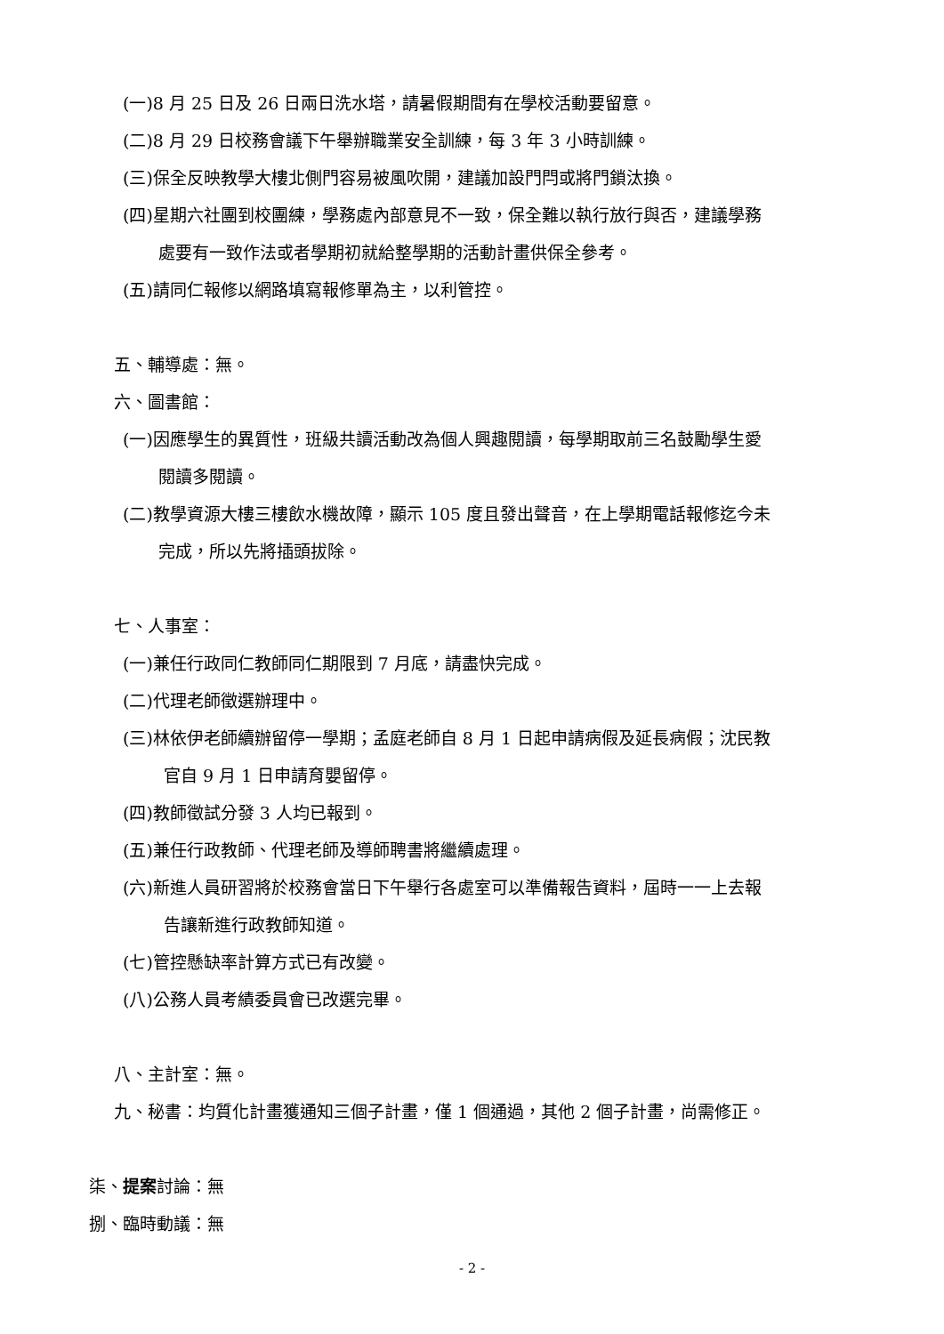(一)8 月 25 日及 26 日兩日洗水塔，請暑假期間有在學校活動要留意。
(二)8 月 29 日校務會議下午舉辦職業安全訓練，每 3 年 3 小時訓練。
(三)保全反映教學大樓北側門容易被風吹開，建議加設門閂或將門鎖汰換。
(四)星期六社團到校團練，學務處內部意見不一致，保全難以執行放行與否，建議學務
處要有一致作法或者學期初就給整學期的活動計畫供保全參考。
(五)請同仁報修以網路填寫報修單為主，以利管控。
五、輔導處：無。
六、圖書館：
(一)因應學生的異質性，班級共讀活動改為個人興趣閱讀，每學期取前三名鼓勵學生愛
閱讀多閱讀。
(二)教學資源大樓三樓飲水機故障，顯示 105 度且發出聲音，在上學期電話報修迄今未
完成，所以先將插頭拔除。
七、人事室：
(一)兼任行政同仁教師同仁期限到 7 月底，請盡快完成。
(二)代理老師徵選辦理中。
(三)林依伊老師續辦留停一學期；孟庭老師自 8 月 1 日起申請病假及延長病假；沈民教
官自 9 月 1 日申請育嬰留停。
(四)教師徵試分發 3 人均已報到。
(五)兼任行政教師、代理老師及導師聘書將繼續處理。
(六)新進人員研習將於校務會當日下午舉行各處室可以準備報告資料，屆時一一上去報
告讓新進行政教師知道。
(七)管控懸缺率計算方式已有改變。
(八)公務人員考績委員會已改選完畢。
八、主計室：無。
九、秘書：均質化計畫獲通知三個子計畫，僅 1 個通過，其他 2 個子計畫，尚需修正。
柒、提案討論：無
捌、臨時動議：無
- 2 -